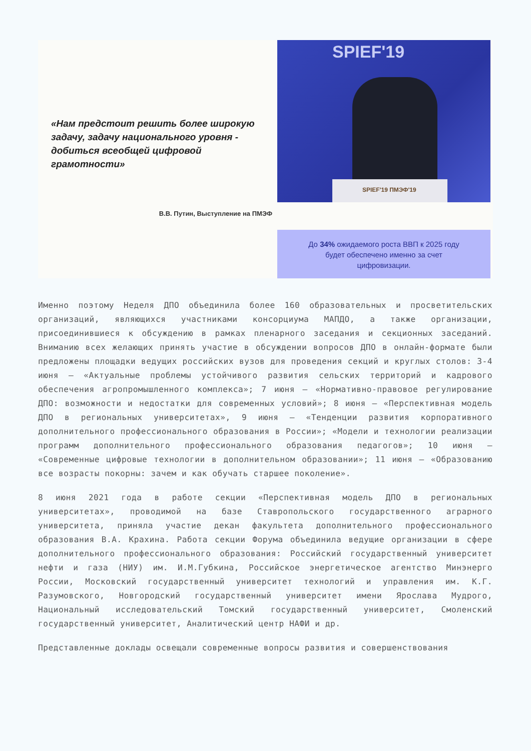«Нам предстоит решить более широкую задачу, задачу национального уровня - добиться всеобщей цифровой грамотности»
В.В. Путин, Выступление на ПМЭФ
SPIEF'19
SPIEF'19 ПМЭФ'19
До 34% ожидаемого роста ВВП к 2025 году
будет обеспечено именно за счет
цифровизации.
Именно поэтому Неделя ДПО объединила более 160 образовательных и просветительских организаций, являющихся участниками консорциума МАПДО, а также организации, присоединившиеся к обсуждению в рамках пленарного заседания и секционных заседаний. Вниманию всех желающих принять участие в обсуждении вопросов ДПО в онлайн-формате были предложены площадки ведущих российских вузов для проведения секций и круглых столов: 3-4 июня – «Актуальные проблемы устойчивого развития сельских территорий и кадрового обеспечения агропромышленного комплекса»; 7 июня – «Нормативно-правовое регулирование ДПО: возможности и недостатки для современных условий»; 8 июня – «Перспективная модель ДПО в региональных университетах», 9 июня – «Тенденции развития корпоративного дополнительного профессионального образования в России»; «Модели и технологии реализации программ дополнительного профессионального образования педагогов»; 10 июня – «Современные цифровые технологии в дополнительном образовании»; 11 июня – «Образованию все возрасты покорны: зачем и как обучать старшее поколение».
8 июня 2021 года в работе секции «Перспективная модель ДПО в региональных университетах», проводимой на базе Ставропольского государственного аграрного университета, приняла участие декан факультета дополнительного профессионального образования В.А. Крахина. Работа секции Форума объединила ведущие организации в сфере дополнительного профессионального образования: Российский государственный университет нефти и газа (НИУ) им. И.М.Губкина, Российское энергетическое агентство Минэнерго России, Московский государственный университет технологий и управления им. К.Г. Разумовского, Новгородский государственный университет имени Ярослава Мудрого, Национальный исследовательский Томский государственный университет, Смоленский государственный университет, Аналитический центр НАФИ и др.
Представленные доклады освещали современные вопросы развития и совершенствования